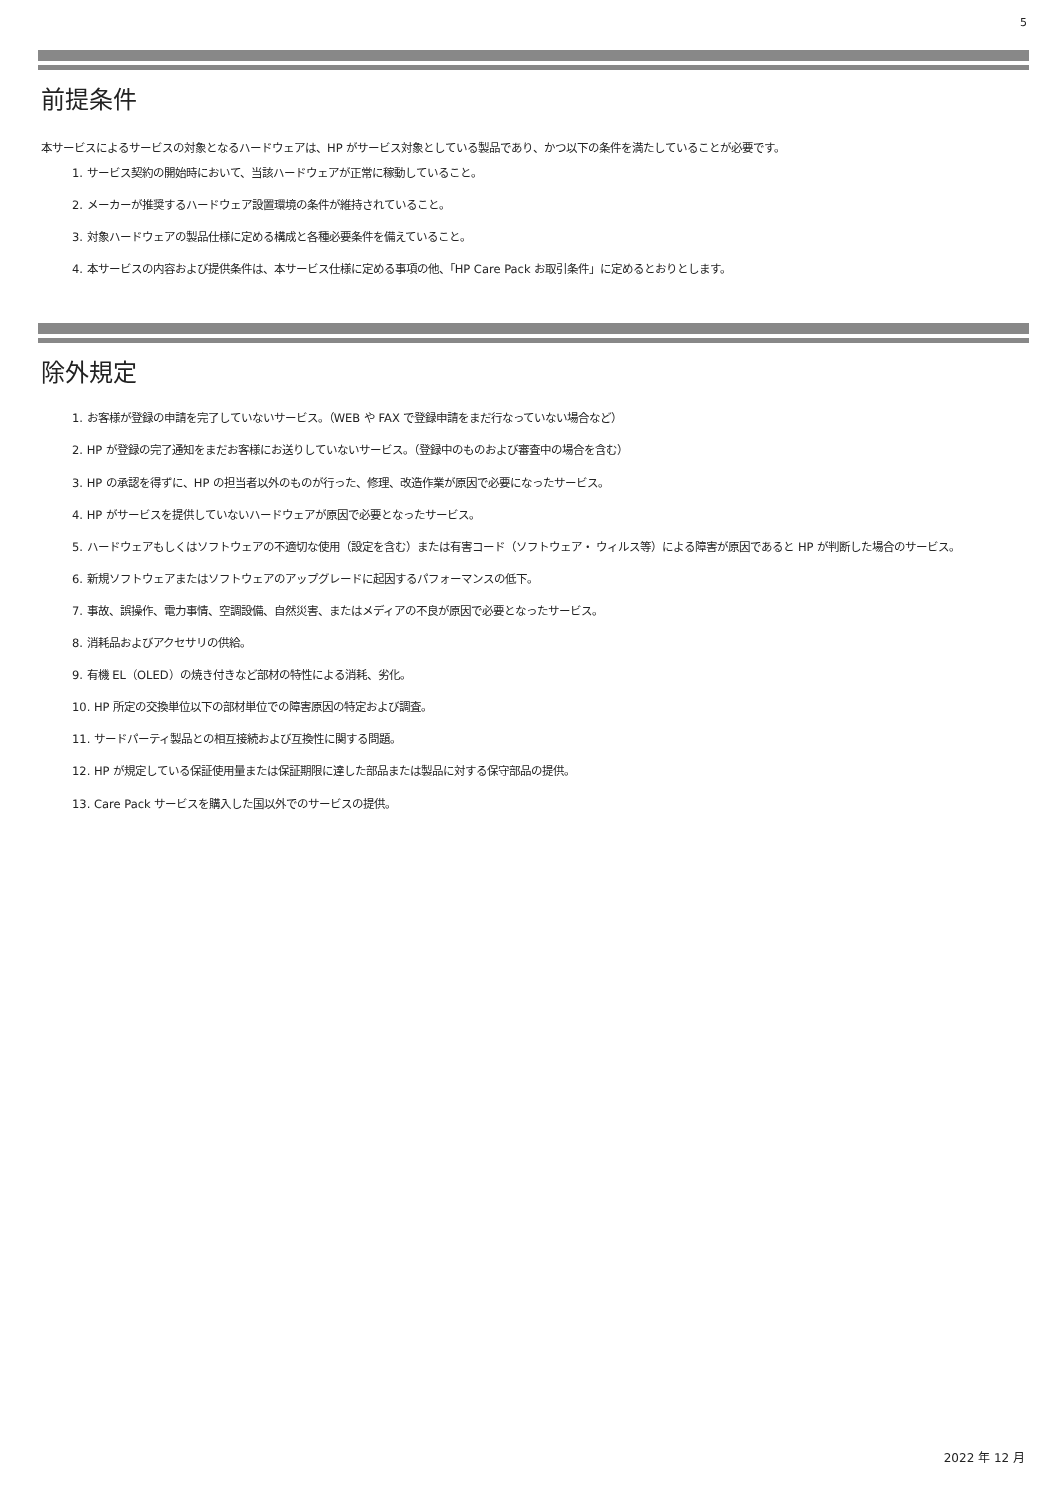5
前提条件
本サービスによるサービスの対象となるハードウェアは、HP がサービス対象としている製品であり、かつ以下の条件を満たしていることが必要です。
1. サービス契約の開始時において、当該ハードウェアが正常に稼動していること。
2. メーカーが推奨するハードウェア設置環境の条件が維持されていること。
3. 対象ハードウェアの製品仕様に定める構成と各種必要条件を備えていること。
4. 本サービスの内容および提供条件は、本サービス仕様に定める事項の他、「HP Care Pack お取引条件」に定めるとおりとします。
除外規定
1. お客様が登録の申請を完了していないサービス。（WEB や FAX で登録申請をまだ行なっていない場合など）
2. HP が登録の完了通知をまだお客様にお送りしていないサービス。（登録中のものおよび審査中の場合を含む）
3. HP の承認を得ずに、HP の担当者以外のものが行った、修理、改造作業が原因で必要になったサービス。
4. HP がサービスを提供していないハードウェアが原因で必要となったサービス。
5. ハードウェアもしくはソフトウェアの不適切な使用（設定を含む）または有害コード（ソフトウェア・ ウィルス等）による障害が原因であると HP が判断した場合のサービス。
6. 新規ソフトウェアまたはソフトウェアのアップグレードに起因するパフォーマンスの低下。
7. 事故、誤操作、電力事情、空調設備、自然災害、またはメディアの不良が原因で必要となったサービス。
8. 消耗品およびアクセサリの供給。
9. 有機 EL（OLED）の焼き付きなど部材の特性による消耗、劣化。
10. HP 所定の交換単位以下の部材単位での障害原因の特定および調査。
11. サードパーティ製品との相互接続および互換性に関する問題。
12. HP が規定している保証使用量または保証期限に達した部品または製品に対する保守部品の提供。
13. Care Pack サービスを購入した国以外でのサービスの提供。
2022 年 12 月